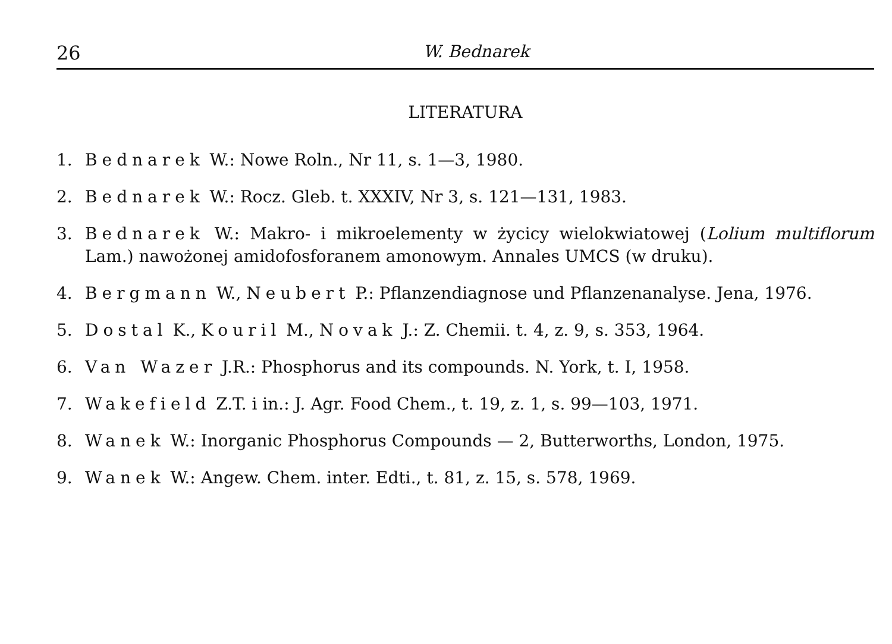26 W. Bednarek
LITERATURA
1. Bednarek W.: Nowe Roln., Nr 11, s. 1—3, 1980.
2. Bednarek W.: Rocz. Gleb. t. XXXIV, Nr 3, s. 121—131, 1983.
3. Bednarek W.: Makro- i mikroelementy w życicy wielokwiatowej (Lolium multiflorum Lam.) nawożonej amidofosforanem amonowym. Annales UMCS (w druku).
4. Bergmann W., Neubert P.: Pflanzendiagnose und Pflanzenanalyse. Jena, 1976.
5. Dostal K., Kouril M., Novak J.: Z. Chemii. t. 4, z. 9, s. 353, 1964.
6. Van Wazer J.R.: Phosphorus and its compounds. N. York, t. I, 1958.
7. Wakefield Z.T. i in.: J. Agr. Food Chem., t. 19, z. 1, s. 99—103, 1971.
8. Wanek W.: Inorganic Phosphorus Compounds — 2, Butterworths, London, 1975.
9. Wanek W.: Angew. Chem. inter. Edti., t. 81, z. 15, s. 578, 1969.